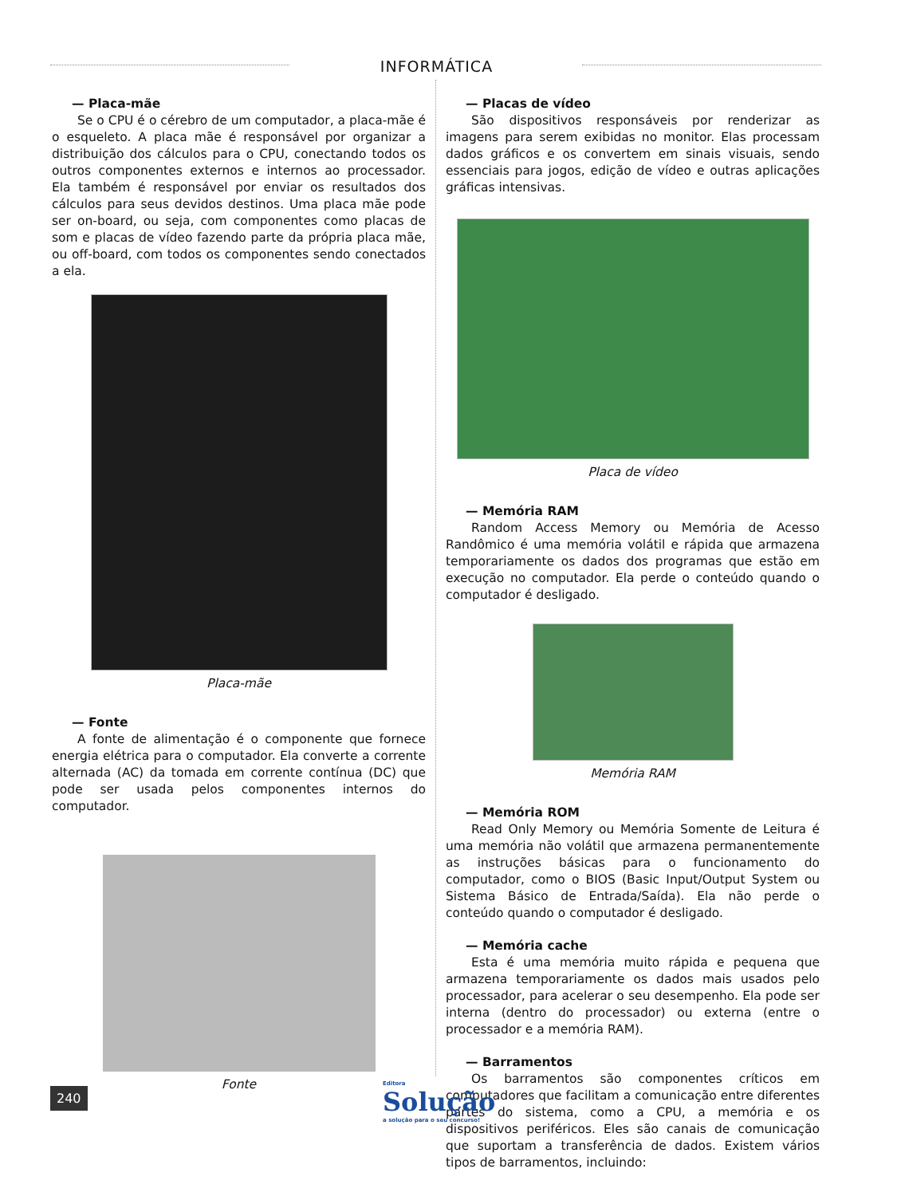INFORMÁTICA
— Placa-mãe
Se o CPU é o cérebro de um computador, a placa-mãe é o esqueleto. A placa mãe é responsável por organizar a distribuição dos cálculos para o CPU, conectando todos os outros componentes externos e internos ao processador. Ela também é responsável por enviar os resultados dos cálculos para seus devidos destinos. Uma placa mãe pode ser on-board, ou seja, com componentes como placas de som e placas de vídeo fazendo parte da própria placa mãe, ou off-board, com todos os componentes sendo conectados a ela.
Placa-mãe
— Fonte
A fonte de alimentação é o componente que fornece energia elétrica para o computador. Ela converte a corrente alternada (AC) da tomada em corrente contínua (DC) que pode ser usada pelos componentes internos do computador.
Fonte
— Placas de vídeo
São dispositivos responsáveis por renderizar as imagens para serem exibidas no monitor. Elas processam dados gráficos e os convertem em sinais visuais, sendo essenciais para jogos, edição de vídeo e outras aplicações gráficas intensivas.
Placa de vídeo
— Memória RAM
Random Access Memory ou Memória de Acesso Randômico é uma memória volátil e rápida que armazena temporariamente os dados dos programas que estão em execução no computador. Ela perde o conteúdo quando o computador é desligado.
Memória RAM
— Memória ROM
Read Only Memory ou Memória Somente de Leitura é uma memória não volátil que armazena permanentemente as instruções básicas para o funcionamento do computador, como o BIOS (Basic Input/Output System ou Sistema Básico de Entrada/Saída). Ela não perde o conteúdo quando o computador é desligado.
— Memória cache
Esta é uma memória muito rápida e pequena que armazena temporariamente os dados mais usados pelo processador, para acelerar o seu desempenho. Ela pode ser interna (dentro do processador) ou externa (entre o processador e a memória RAM).
— Barramentos
Os barramentos são componentes críticos em computadores que facilitam a comunicação entre diferentes partes do sistema, como a CPU, a memória e os dispositivos periféricos. Eles são canais de comunicação que suportam a transferência de dados. Existem vários tipos de barramentos, incluindo:
240
Editora
Solução
a solução para o seu concurso!